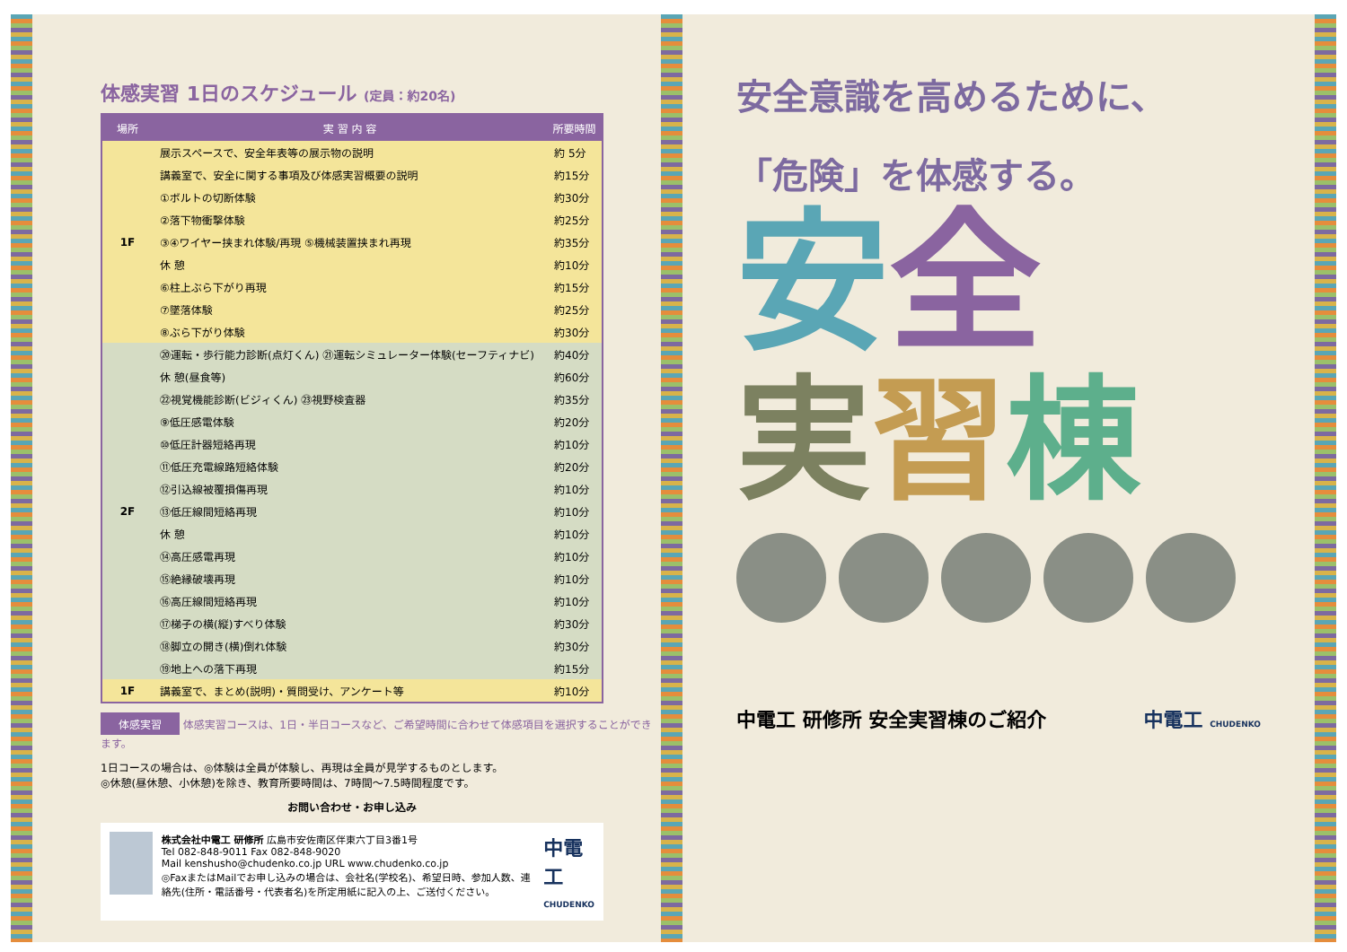体感実習 1日のスケジュール (定員：約20名)
| 場所 | 実 習 内 容 | 所要時間 |
| --- | --- | --- |
| 1F | 展示スペースで、安全年表等の展示物の説明 | 約 5分 |
| | 講義室で、安全に関する事項及び体感実習概要の説明 | 約15分 |
| | ①ボルトの切断体験 | 約30分 |
| | ②落下物衝撃体験 | 約25分 |
| | ③④ワイヤー挟まれ体験/再現 ⑤機械装置挟まれ再現 | 約35分 |
| | 休 憩 | 約10分 |
| | ⑥柱上ぶら下がり再現 | 約15分 |
| | ⑦墜落体験 | 約25分 |
| | ⑧ぶら下がり体験 | 約30分 |
| 2F | ⑳運転・歩行能力診断(点灯くん) ㉑運転シミュレーター体験(セーフティナビ) | 約40分 |
| | 休 憩(昼食等) | 約60分 |
| | ㉒視覚機能診断(ビジィくん) ㉓視野検査器 | 約35分 |
| | ⑨低圧感電体験 | 約20分 |
| | ⑩低圧計器短絡再現 | 約10分 |
| | ⑪低圧充電線路短絡体験 | 約20分 |
| | ⑫引込線被覆損傷再現 | 約10分 |
| | ⑬低圧線間短絡再現 | 約10分 |
| | 休 憩 | 約10分 |
| | ⑭高圧感電再現 | 約10分 |
| | ⑮絶縁破壊再現 | 約10分 |
| | ⑯高圧線間短絡再現 | 約10分 |
| | ⑰梯子の横(縦)すべり体験 | 約30分 |
| | ⑱脚立の開き(横)倒れ体験 | 約30分 |
| | ⑲地上への落下再現 | 約15分 |
| 1F | 講義室で、まとめ(説明)・質問受け、アンケート等 | 約10分 |
体感実習 体感実習コースは、1日・半日コースなど、ご希望時間に合わせて体感項目を選択することができます。
1日コースの場合は、◎体験は全員が体験し、再現は全員が見学するものとします。
◎休憩(昼休憩、小休憩)を除き、教育所要時間は、7時間～7.5時間程度です。
お問い合わせ・お申し込み
株式会社中電工 研修所 広島市安佐南区伴東六丁目3番1号
Tel 082-848-9011 Fax 082-848-9020
Mail kenshusho@chudenko.co.jp URL www.chudenko.co.jp
◎FaxまたはMailでお申し込みの場合は、会社名(学校名)、希望日時、参加人数、連絡先(住所・電話番号・代表者名)を所定用紙に記入の上、ご送付ください。
中電工
CHUDENKO
安全意識を高めるために、
「危険」を体感する。
安全
実習棟
中電工 研修所 安全実習棟のご紹介 中電工 CHUDENKO